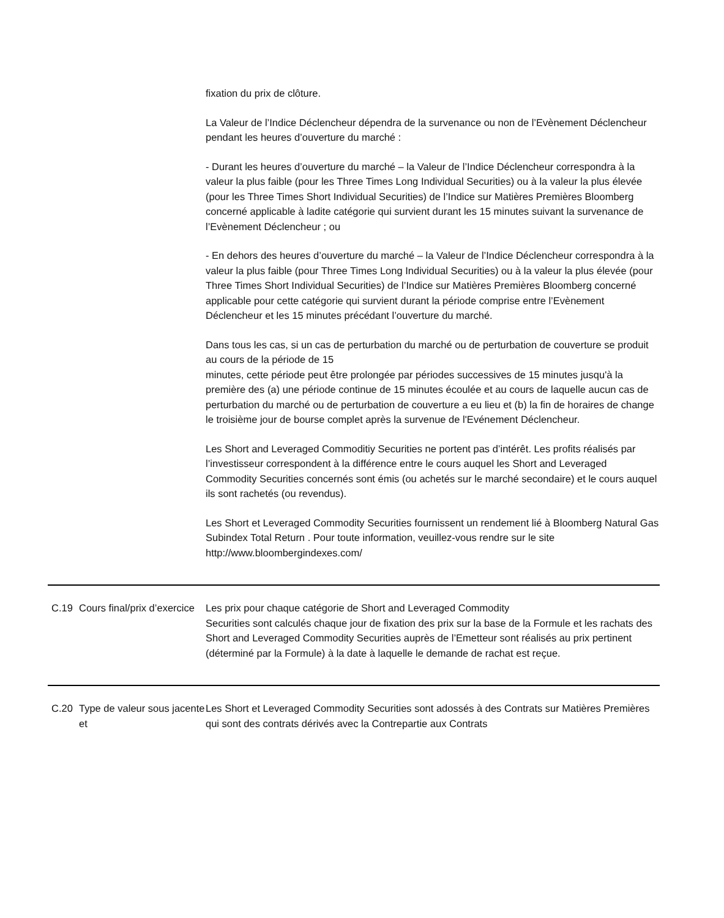| | | fixation du prix de clôture. La Valeur de l’Indice Déclencheur dépendra de la survenance ou non de l’Evènement Déclencheur pendant les heures d’ouverture du marché : - Durant les heures d’ouverture du marché – la Valeur de l’Indice Déclencheur correspondra à la valeur la plus faible (pour les Three Times Long Individual Securities) ou à la valeur la plus élevée (pour les Three Times Short Individual Securities) de l’Indice sur Matières Premières Bloomberg concerné applicable à ladite catégorie qui survient durant les 15 minutes suivant la survenance de l’Evènement Déclencheur ; ou - En dehors des heures d’ouverture du marché – la Valeur de l’Indice Déclencheur correspondra à la valeur la plus faible (pour Three Times Long Individual Securities) ou à la valeur la plus élevée (pour Three Times Short Individual Securities) de l’Indice sur Matières Premières Bloomberg concerné applicable pour cette catégorie qui survient durant la période comprise entre l’Evènement Déclencheur et les 15 minutes précédant l’ouverture du marché. Dans tous les cas, si un cas de perturbation du marché ou de perturbation de couverture se produit au cours de la période de 15 minutes, cette période peut être prolongée par périodes successives de 15 minutes jusqu'à la première des (a) une période continue de 15 minutes écoulée et au cours de laquelle aucun cas de perturbation du marché ou de perturbation de couverture a eu lieu et (b) la fin de horaires de change le troisième jour de bourse complet après la survenue de l'Evénement Déclencheur. Les Short and Leveraged Commoditiy Securities ne portent pas d’intérêt. Les profits réalisés par l’investisseur correspondent à la différence entre le cours auquel les Short and Leveraged Commodity Securities concernés sont émis (ou achetés sur le marché secondaire) et le cours auquel ils sont rachetés (ou revendus). Les Short et Leveraged Commodity Securities fournissent un rendement lié à Bloomberg Natural Gas Subindex Total Return . Pour toute information, veuillez-vous rendre sur le site http://www.bloombergindexes.com/ |
| C.19 | Cours final/prix d’exercice | Les prix pour chaque catégorie de Short and Leveraged Commodity Securities sont calculés chaque jour de fixation des prix sur la base de la Formule et les rachats des Short and Leveraged Commodity Securities auprès de l’Emetteur sont réalisés au prix pertinent (déterminé par la Formule) à la date à laquelle le demande de rachat est reçue. |
| C.20 | Type de valeur sous jacente et | Les Short et Leveraged Commodity Securities sont adossés à des Contrats sur Matières Premières qui sont des contrats dérivés avec la Contrepartie aux Contrats |